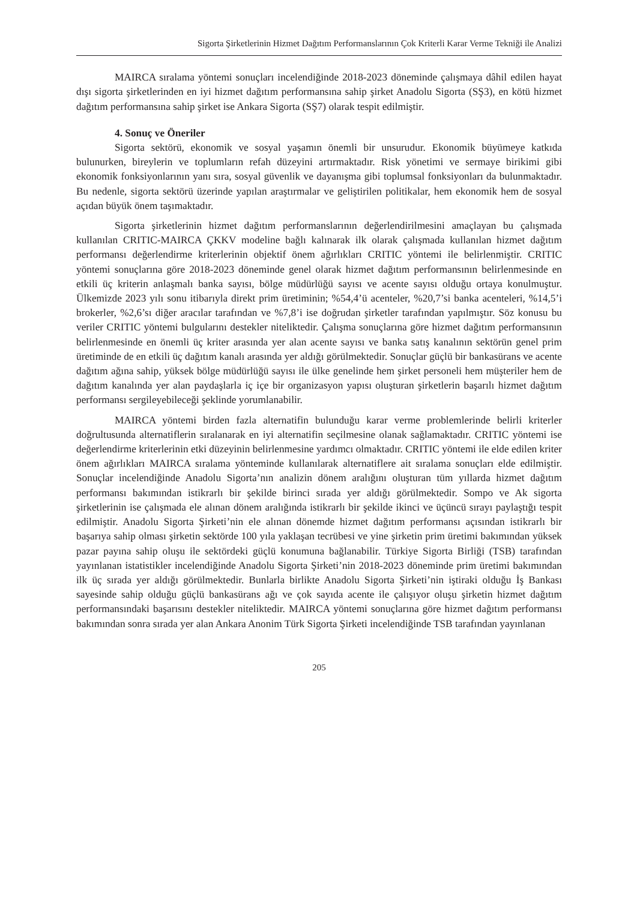Sigorta Şirketlerinin Hizmet Dağıtım Performanslarının Çok Kriterli Karar Verme Tekniği ile Analizi
MAIRCA sıralama yöntemi sonuçları incelendiğinde 2018-2023 döneminde çalışmaya dâhil edilen hayat dışı sigorta şirketlerinden en iyi hizmet dağıtım performansına sahip şirket Anadolu Sigorta (SŞ3), en kötü hizmet dağıtım performansına sahip şirket ise Ankara Sigorta (SŞ7) olarak tespit edilmiştir.
4. Sonuç ve Öneriler
Sigorta sektörü, ekonomik ve sosyal yaşamın önemli bir unsurudur. Ekonomik büyümeye katkıda bulunurken, bireylerin ve toplumların refah düzeyini artırmaktadır. Risk yönetimi ve sermaye birikimi gibi ekonomik fonksiyonlarının yanı sıra, sosyal güvenlik ve dayanışma gibi toplumsal fonksiyonları da bulunmaktadır. Bu nedenle, sigorta sektörü üzerinde yapılan araştırmalar ve geliştirilen politikalar, hem ekonomik hem de sosyal açıdan büyük önem taşımaktadır.
Sigorta şirketlerinin hizmet dağıtım performanslarının değerlendirilmesini amaçlayan bu çalışmada kullanılan CRITIC-MAIRCA ÇKKV modeline bağlı kalınarak ilk olarak çalışmada kullanılan hizmet dağıtım performansı değerlendirme kriterlerinin objektif önem ağırlıkları CRITIC yöntemi ile belirlenmiştir. CRITIC yöntemi sonuçlarına göre 2018-2023 döneminde genel olarak hizmet dağıtım performansının belirlenmesinde en etkili üç kriterin anlaşmalı banka sayısı, bölge müdürlüğü sayısı ve acente sayısı olduğu ortaya konulmuştur. Ülkemizde 2023 yılı sonu itibarıyla direkt prim üretiminin; %54,4’ü acenteler, %20,7’si banka acenteleri, %14,5’i brokerler, %2,6’sı diğer aracılar tarafından ve %7,8’i ise doğrudan şirketler tarafından yapılmıştır. Söz konusu bu veriler CRITIC yöntemi bulgularını destekler niteliktedir. Çalışma sonuçlarına göre hizmet dağıtım performansının belirlenmesinde en önemli üç kriter arasında yer alan acente sayısı ve banka satış kanalının sektörün genel prim üretiminde de en etkili üç dağıtım kanalı arasında yer aldığı görülmektedir. Sonuçlar güçlü bir bankasürans ve acente dağıtım ağına sahip, yüksek bölge müdürlüğü sayısı ile ülke genelinde hem şirket personeli hem müşteriler hem de dağıtım kanalında yer alan paydaşlarla iç içe bir organizasyon yapısı oluşturan şirketlerin başarılı hizmet dağıtım performansı sergileyebileceği şeklinde yorumlanabilir.
MAIRCA yöntemi birden fazla alternatifin bulunduğu karar verme problemlerinde belirli kriterler doğrultusunda alternatiflerin sıralanarak en iyi alternatifin seçilmesine olanak sağlamaktadır. CRITIC yöntemi ise değerlendirme kriterlerinin etki düzeyinin belirlenmesine yardımcı olmaktadır. CRITIC yöntemi ile elde edilen kriter önem ağırlıkları MAIRCA sıralama yönteminde kullanılarak alternatiflere ait sıralama sonuçları elde edilmiştir. Sonuçlar incelendiğinde Anadolu Sigorta’nın analizin dönem aralığını oluşturan tüm yıllarda hizmet dağıtım performansı bakımından istikrarlı bir şekilde birinci sırada yer aldığı görülmektedir. Sompo ve Ak sigorta şirketlerinin ise çalışmada ele alınan dönem aralığında istikrarlı bir şekilde ikinci ve üçüncü sırayı paylaştığı tespit edilmiştir. Anadolu Sigorta Şirketi’nin ele alınan dönemde hizmet dağıtım performansı açısından istikrarlı bir başarıya sahip olması şirketin sektörde 100 yıla yaklaşan tecrübesi ve yine şirketin prim üretimi bakımından yüksek pazar payına sahip oluşu ile sektördeki güçlü konumuna bağlanabilir. Türkiye Sigorta Birliği (TSB) tarafından yayınlanan istatistikler incelendiğinde Anadolu Sigorta Şirketi’nin 2018-2023 döneminde prim üretimi bakımından ilk üç sırada yer aldığı görülmektedir. Bunlarla birlikte Anadolu Sigorta Şirketi’nin iştiraki olduğu İş Bankası sayesinde sahip olduğu güçlü bankasürans ağı ve çok sayıda acente ile çalışıyor oluşu şirketin hizmet dağıtım performansındaki başarısını destekler niteliktedir. MAIRCA yöntemi sonuçlarına göre hizmet dağıtım performansı bakımından sonra sırada yer alan Ankara Anonim Türk Sigorta Şirketi incelendiğinde TSB tarafından yayınlanan
205